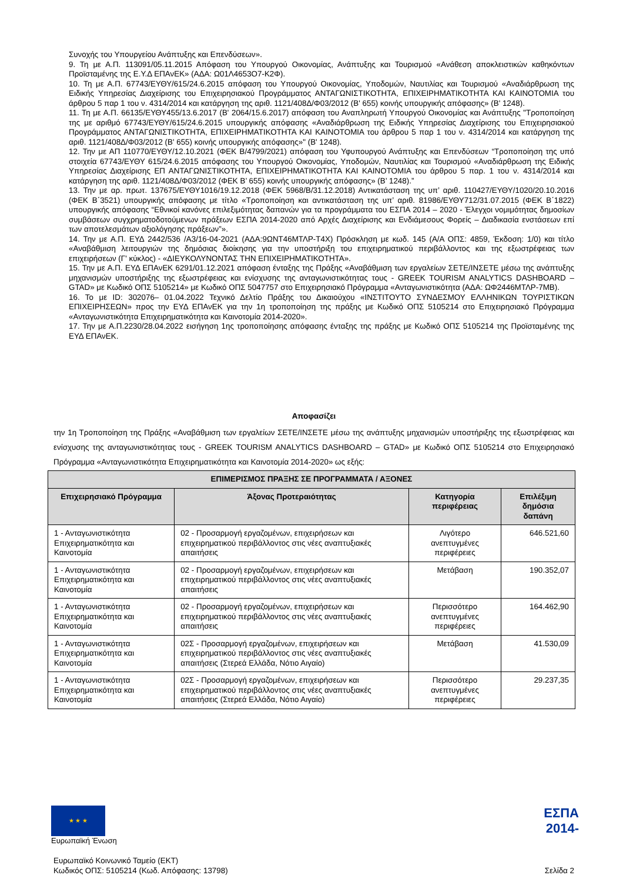Συνοχής του Υπουργείου Ανάπτυξης και Επενδύσεων».
9. Τη με Α.Π. 113091/05.11.2015 Απόφαση του Υπουργού Οικονομίας, Ανάπτυξης και Τουρισμού «Ανάθεση αποκλειστικών καθηκόντων Προϊσταμένης της Ε.Υ.Δ ΕΠΑνΕΚ» (ΑΔΑ: Ω01Λ4653Ο7-Κ2Φ).
10. Τη με Α.Π. 67743/ΕΥΘΥ/615/24.6.2015 απόφαση του Υπουργού Οικονομίας, Υποδομών, Ναυτιλίας και Τουρισμού «Αναδιάρθρωση της Ειδικής Υπηρεσίας Διαχείρισης του Επιχειρησιακού Προγράμματος ΑΝΤΑΓΩΝΙΣΤΙΚΟΤΗΤΑ, ΕΠΙΧΕΙΡΗΜΑΤΙΚΟΤΗΤΑ ΚΑΙ ΚΑΙΝΟΤΟΜΙΑ του άρθρου 5 παρ 1 του ν. 4314/2014 και κατάργηση της αριθ. 1121/408Δ/Φ03/2012 (Β' 655) κοινής υπουργικής απόφασης» (Β' 1248).
11. Τη με Α.Π. 66135/ΕΥΘΥ455/13.6.2017 (Β' 2064/15.6.2017) απόφαση του Αναπληρωτή Υπουργού Οικονομίας και Ανάπτυξης "Τροποποίηση της με αριθμό 67743/ΕΥΘΥ/615/24.6.2015 υπουργικής απόφασης «Αναδιάρθρωση της Ειδικής Υπηρεσίας Διαχείρισης του Επιχειρησιακού Προγράμματος ΑΝΤΑΓΩΝΙΣΤΙΚΟΤΗΤΑ, ΕΠΙΧΕΙΡΗΜΑΤΙΚΟΤΗΤΑ ΚΑΙ ΚΑΙΝΟΤΟΜΙΑ του άρθρου 5 παρ 1 του ν. 4314/2014 και κατάργηση της αριθ. 1121/408Δ/Φ03/2012 (Β' 655) κοινής υπουργικής απόφασης»" (Β' 1248).
12. Την με ΑΠ 110770/ΕΥΘΥ/12.10.2021 (ΦΕΚ Β/4799/2021) απόφαση του Υφυπουργού Ανάπτυξης και Επενδύσεων “Τροποποίηση της υπό στοιχεία 67743/ΕΥΘΥ 615/24.6.2015 απόφασης του Υπουργού Οικονομίας, Υποδομών, Ναυτιλίας και Τουρισμού «Αναδιάρθρωση της Ειδικής Υπηρεσίας Διαχείρισης ΕΠ ΑΝΤΑΓΩΝΙΣΤΙΚΟΤΗΤΑ, ΕΠΙΧΕΙΡΗΜΑΤΙΚΟΤΗΤΑ ΚΑΙ ΚΑΙΝΟΤΟΜΙΑ του άρθρου 5 παρ. 1 του ν. 4314/2014 και κατάργηση της αριθ. 1121/408Δ/Φ03/2012 (ΦΕΚ Β’ 655) κοινής υπουργικής απόφασης» (Β’ 1248).”
13. Την με αρ. πρωτ. 137675/ΕΥΘΥ1016/19.12.2018 (ΦΕΚ 5968/Β/31.12.2018) Αντικατάσταση της υπ’ αριθ. 110427/ΕΥΘΥ/1020/20.10.2016 (ΦΕΚ Β΄3521) υπουργικής απόφασης με τίτλο «Τροποποίηση και αντικατάσταση της υπ’ αριθ. 81986/ΕΥΘΥ712/31.07.2015 (ΦΕΚ Β΄1822) υπουργικής απόφασης “Εθνικοί κανόνες επιλεξιμότητας δαπανών για τα προγράμματα του ΕΣΠΑ 2014 – 2020 - Έλεγχοι νομιμότητας δημοσίων συμβάσεων συγχρηματοδοτούμενων πράξεων ΕΣΠΑ 2014-2020 από Αρχές Διαχείρισης και Ενδιάμεσους Φορείς – Διαδικασία ενστάσεων επί των αποτελεσμάτων αξιολόγησης πράξεων”».
14. Την με Α.Π. ΕΥΔ 2442/536 /Α3/16-04-2021 (ΑΔΑ:9ΩΝΤ46ΜΤΛΡ-Τ4Χ) Πρόσκληση με κωδ. 145 (Α/Α ΟΠΣ: 4859, Έκδοση: 1/0) και τίτλο «Αναβάθμιση λειτουργιών της δημόσιας διοίκησης για την υποστήριξη του επιχειρηματικού περιβάλλοντος και της εξωστρέφειας των επιχειρήσεων (Γ' κύκλος) - «ΔΙΕΥΚΟΛΥΝΟΝΤΑΣ ΤΗΝ ΕΠΙΧΕΙΡΗΜΑΤΙΚΟΤΗΤΑ».
15. Την με Α.Π. ΕΥΔ ΕΠΑνΕΚ 6291/01.12.2021 απόφαση ένταξης της Πράξης «Αναβάθμιση των εργαλείων ΣΕΤΕ/ΙΝΣΕΤΕ μέσω της ανάπτυξης μηχανισμών υποστήριξης της εξωστρέφειας και ενίσχυσης της ανταγωνιστικότητας τους - GREEK TOURISM ANALYTICS DASHBOARD – GTAD» με Κωδικό ΟΠΣ 5105214» με Κωδικό ΟΠΣ 5047757 στο Επιχειρησιακό Πρόγραμμα «Ανταγωνιστικότητα (ΑΔΑ: ΩΦ2446ΜΤΛΡ-7ΜΒ).
16. Το με ID: 302076– 01.04.2022 Τεχνικό Δελτίο Πράξης του Δικαιούχου «ΙΝΣΤΙΤΟΥΤΟ ΣΥΝΔΕΣΜΟΥ ΕΛΛΗΝΙΚΩΝ ΤΟΥΡΙΣΤΙΚΩΝ ΕΠΙΧΕΙΡΗΣΕΩΝ» προς την ΕΥΔ ΕΠΑνΕΚ για την 1η τροποποίηση της πράξης με Κωδικό ΟΠΣ 5105214 στο Επιχειρησιακό Πρόγραμμα «Ανταγωνιστικότητα Επιχειρηματικότητα και Καινοτομία 2014-2020».
17. Την με Α.Π.2230/28.04.2022 εισήγηση 1ης τροποποίησης απόφασης ένταξης της πράξης με Κωδικό ΟΠΣ 5105214 της Προϊσταμένης της ΕΥΔ ΕΠΑνΕΚ.
Αποφασίζει
την 1η Τροποποίηση της Πράξης «Αναβάθμιση των εργαλείων ΣΕΤΕ/ΙΝΣΕΤΕ μέσω της ανάπτυξης μηχανισμών υποστήριξης της εξωστρέφειας και ενίσχυσης της ανταγωνιστικότητας τους - GREEK TOURISM ANALYTICS DASHBOARD – GTAD» με Κωδικό ΟΠΣ 5105214 στο Επιχειρησιακό Πρόγραμμα «Ανταγωνιστικότητα Επιχειρηματικότητα και Καινοτομία 2014-2020» ως εξής:
| ΕΠΙΜΕΡΙΣΜΟΣ ΠΡΑΞΗΣ ΣΕ ΠΡΟΓΡΑΜΜΑΤΑ / ΑΞΟΝΕΣ | | | |
| --- | --- | --- | --- |
| Επιχειρησιακό Πρόγραμμα | Άξονας Προτεραιότητας | Κατηγορία περιφέρειας | Επιλέξιμη δημόσια δαπάνη |
| 1 - Ανταγωνιστικότητα Επιχειρηματικότητα και Καινοτομία | 02 - Προσαρμογή εργαζομένων, επιχειρήσεων και επιχειρηματικού περιβάλλοντος στις νέες αναπτυξιακές απαιτήσεις | Λιγότερο ανεπτυγμένες περιφέρειες | 646.521,60 |
| 1 - Ανταγωνιστικότητα Επιχειρηματικότητα και Καινοτομία | 02 - Προσαρμογή εργαζομένων, επιχειρήσεων και επιχειρηματικού περιβάλλοντος στις νέες αναπτυξιακές απαιτήσεις | Μετάβαση | 190.352,07 |
| 1 - Ανταγωνιστικότητα Επιχειρηματικότητα και Καινοτομία | 02 - Προσαρμογή εργαζομένων, επιχειρήσεων και επιχειρηματικού περιβάλλοντος στις νέες αναπτυξιακές απαιτήσεις | Περισσότερο ανεπτυγμένες περιφέρειες | 164.462,90 |
| 1 - Ανταγωνιστικότητα Επιχειρηματικότητα και Καινοτομία | 02Σ - Προσαρμογή εργαζομένων, επιχειρήσεων και επιχειρηματικού περιβάλλοντος στις νέες αναπτυξιακές απαιτήσεις (Στερεά Ελλάδα, Νότιο Αιγαίο) | Μετάβαση | 41.530,09 |
| 1 - Ανταγωνιστικότητα Επιχειρηματικότητα και Καινοτομία | 02Σ - Προσαρμογή εργαζομένων, επιχειρήσεων και επιχειρηματικού περιβάλλοντος στις νέες αναπτυξιακές απαιτήσεις (Στερεά Ελλάδα, Νότιο Αιγαίο) | Περισσότερο ανεπτυγμένες περιφέρειες | 29.237,35 |
★ ★ ★
Ευρωπαϊκή Ένωση
ΕΣΠΑ
2014-
Ευρωπαϊκό Κοινωνικό Ταμείο (ΕΚΤ)
Κωδικός ΟΠΣ: 5105214 (Κωδ. Απόφασης: 13798)
Σελίδα 2